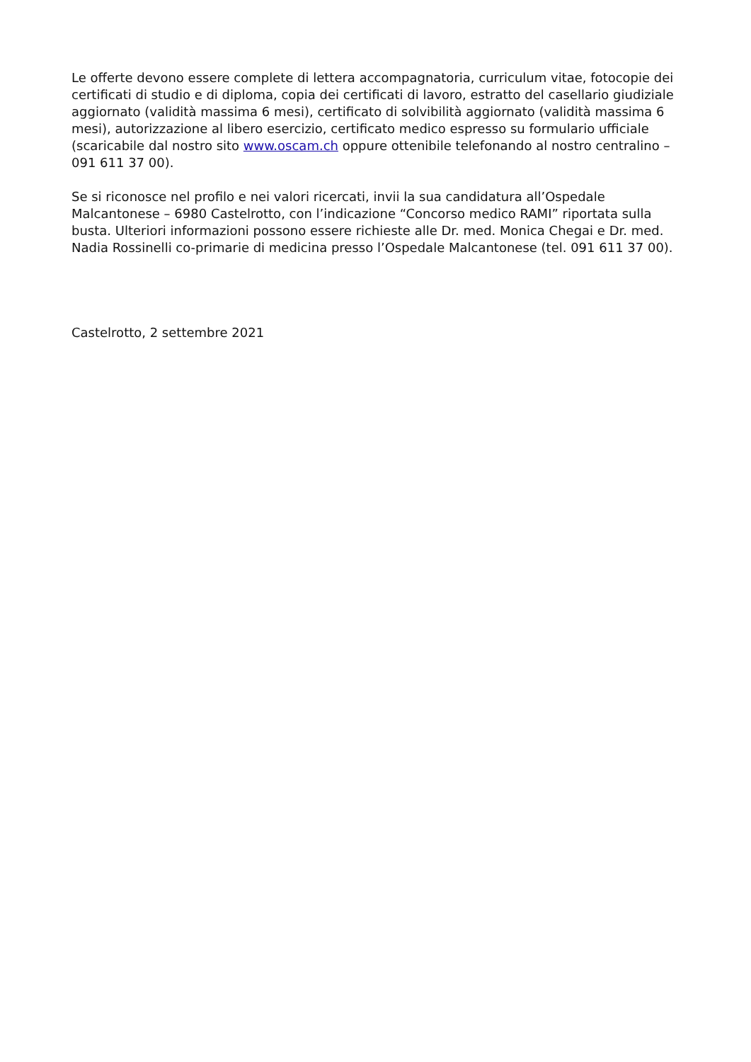Le offerte devono essere complete di lettera accompagnatoria, curriculum vitae, fotocopie dei certificati di studio e di diploma, copia dei certificati di lavoro, estratto del casellario giudiziale aggiornato (validità massima 6 mesi), certificato di solvibilità aggiornato (validità massima 6 mesi), autorizzazione al libero esercizio, certificato medico espresso su formulario ufficiale (scaricabile dal nostro sito www.oscam.ch oppure ottenibile telefonando al nostro centralino – 091 611 37 00).
Se si riconosce nel profilo e nei valori ricercati, invii la sua candidatura all’Ospedale Malcantonese – 6980 Castelrotto, con l’indicazione “Concorso medico RAMI” riportata sulla busta. Ulteriori informazioni possono essere richieste alle Dr. med. Monica Chegai e Dr. med. Nadia Rossinelli co-primarie di medicina presso l’Ospedale Malcantonese (tel. 091 611 37 00).
Castelrotto, 2 settembre 2021